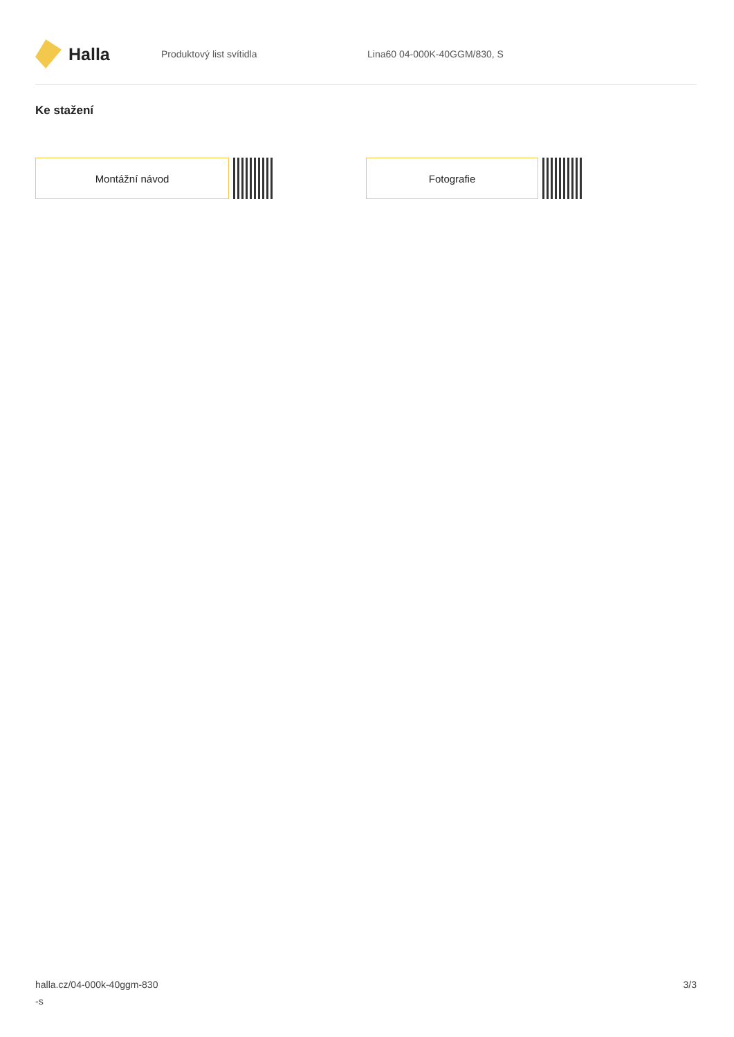Halla
Produktový list svítidla Lina60 04-000K-40GGM/830, S
Ke stažení
Montážní návod Fotografie
halla.cz/04-000k-40ggm-830
-s
3/3